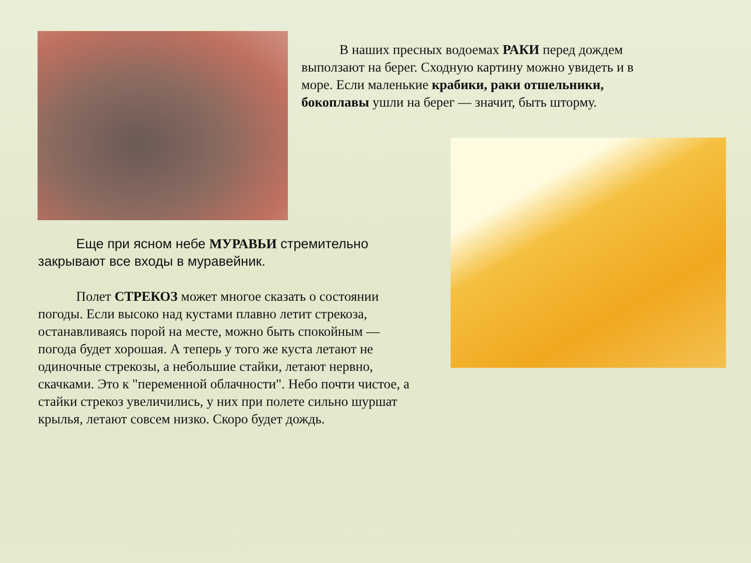В наших пресных водоемах РАКИ перед дождем выползают на берег. Сходную картину можно увидеть и в море. Если маленькие крабики, раки отшельники, бокоплавы ушли на берег — значит, быть шторму.
Еще при ясном небе МУРАВЬИ стремительно закрывают все входы в муравейник.
Полет СТРЕКОЗ может многое сказать о состоянии погоды. Если высоко над кустами плавно летит стрекоза, останавливаясь порой на месте, можно быть спокойным — погода будет хорошая. А теперь у того же куста летают не одиночные стрекозы, а небольшие стайки, летают нервно, скачками. Это к "переменной облачности". Небо почти чистое, а стайки стрекоз увеличились, у них при полете сильно шуршат крылья, летают совсем низко. Скоро будет дождь.